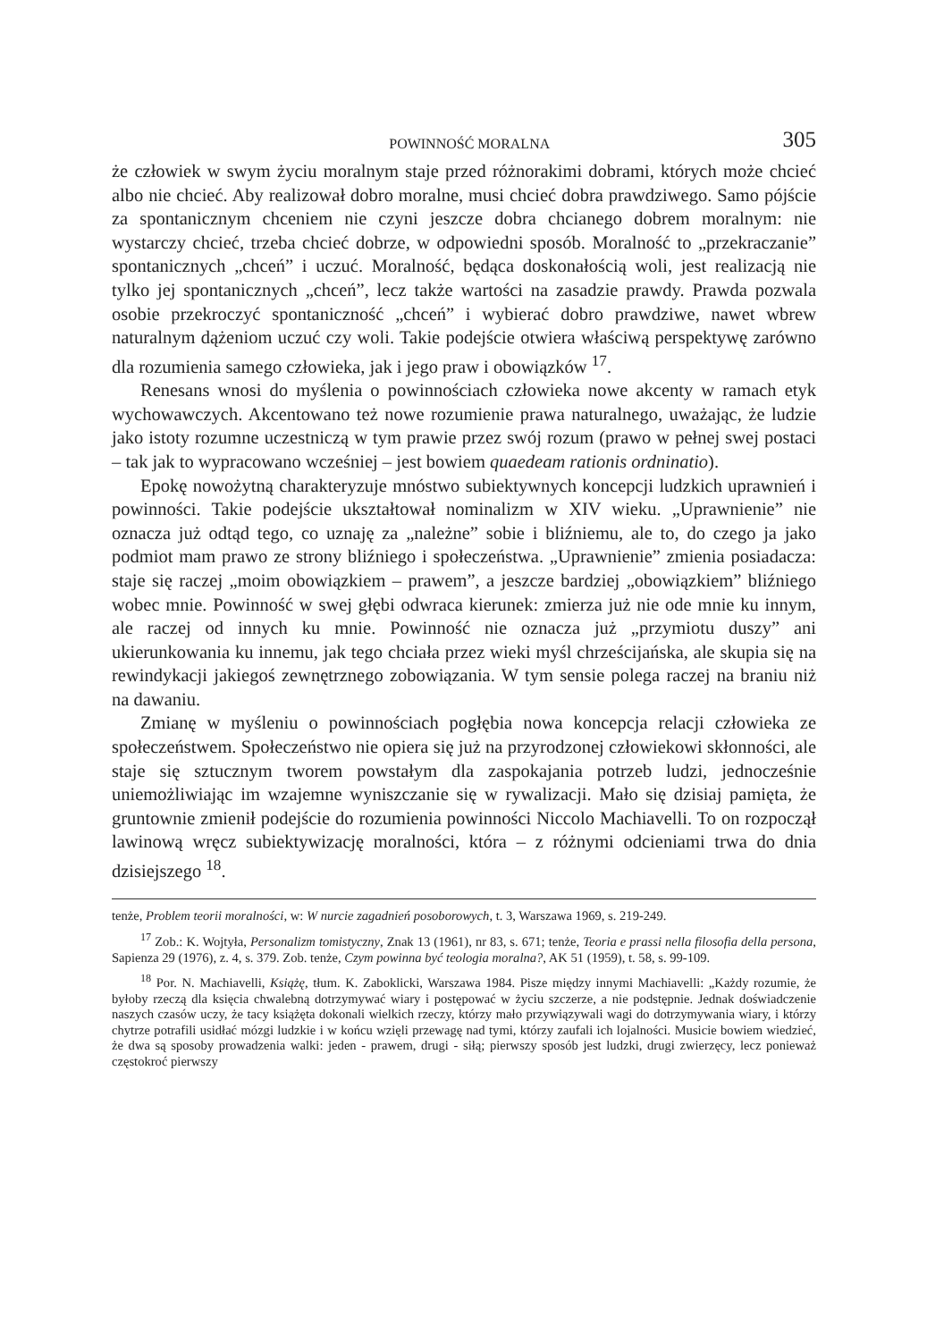POWINNOŚĆ MORALNA 305
że człowiek w swym życiu moralnym staje przed różnorakimi dobrami, których może chcieć albo nie chcieć. Aby realizował dobro moralne, musi chcieć dobra prawdziwego. Samo pójście za spontanicznym chceniem nie czyni jeszcze dobra chcianego dobrem moralnym: nie wystarczy chcieć, trzeba chcieć dobrze, w odpowiedni sposób. Moralność to „przekraczanie” spontanicznych „chceń” i uczuć. Moralność, będąca doskonałością woli, jest realizacją nie tylko jej spontanicznych „chceń”, lecz także wartości na zasadzie prawdy. Prawda pozwala osobie przekroczyć spontaniczność „chceń” i wybierać dobro prawdziwe, nawet wbrew naturalnym dążeniom uczuć czy woli. Takie podejście otwiera właściwą perspektywę zarówno dla rozumienia samego człowieka, jak i jego praw i obowiązków <sup>17</sup>.
Renesans wnosi do myślenia o powinnościach człowieka nowe akcenty w ramach etyk wychowawczych. Akcentowano też nowe rozumienie prawa naturalnego, uważając, że ludzie jako istoty rozumne uczestniczą w tym prawie przez swój rozum (prawo w pełnej swej postaci – tak jak to wypracowano wcześniej – jest bowiem quaedeam rationis ordninatio).
Epokę nowożytną charakteryzuje mnóstwo subiektywnych koncepcji ludzkich uprawnień i powinności. Takie podejście ukształtował nominalizm w XIV wieku. „Uprawnienie” nie oznacza już odtąd tego, co uznaję za „należne” sobie i bliźniemu, ale to, do czego ja jako podmiot mam prawo ze strony bliźniego i społeczeństwa. „Uprawnienie” zmienia posiadacza: staje się raczej „moim obowiązkiem – prawem”, a jeszcze bardziej „obowiązkiem” bliźniego wobec mnie. Powinność w swej głębi odwraca kierunek: zmierza już nie ode mnie ku innym, ale raczej od innych ku mnie. Powinność nie oznacza już „przymiotu duszy” ani ukierunkowania ku innemu, jak tego chciała przez wieki myśl chrześcijańska, ale skupia się na rewindykacji jakiegoś zewnętrznego zobowiązania. W tym sensie polega raczej na braniu niż na dawaniu.
Zmianę w myśleniu o powinnościach pogłębia nowa koncepcja relacji człowieka ze społeczeństwem. Społeczeństwo nie opiera się już na przyrodzonej człowiekowi skłonności, ale staje się sztucznym tworem powstałym dla zaspokajania potrzeb ludzi, jednocześnie uniemożliwiając im wzajemne wyniszczanie się w rywalizacji. Mało się dzisiaj pamięta, że gruntownie zmienił podejście do rozumienia powinności Niccolo Machiavelli. To on rozpoczął lawinową wręcz subiektywizację moralności, która – z różnymi odcieniami trwa do dnia dzisiejszego <sup>18</sup>.
tenże, Problem teorii moralności, w: W nurcie zagadnień posoborowych, t. 3, Warszawa 1969, s. 219-249.
<sup>17</sup> Zob.: K. Wojtyła, Personalizm tomistyczny, Znak 13 (1961), nr 83, s. 671; tenże, Teoria e prassi nella filosofia della persona, Sapienza 29 (1976), z. 4, s. 379. Zob. tenże, Czym powinna być teologia moralna?, AK 51 (1959), t. 58, s. 99-109.
<sup>18</sup> Por. N. Machiavelli, Książę, tłum. K. Zaboklicki, Warszawa 1984. Pisze między innymi Machiavelli: „Każdy rozumie, że byłoby rzeczą dla księcia chwalebną dotrzymywać wiary i postępować w życiu szczerze, a nie podstępnie. Jednak doświadczenie naszych czasów uczy, że tacy książęta dokonali wielkich rzeczy, którzy mało przywiązywali wagi do dotrzymywania wiary, i którzy chytrze potrafili usidłać mózgi ludzkie i w końcu wzięli przewagę nad tymi, którzy zaufali ich lojalności. Musicie bowiem wiedzieć, że dwa są sposoby prowadzenia walki: jeden - prawem, drugi - siłą; pierwszy sposób jest ludzki, drugi zwierzęcy, lecz ponieważ częstokroć pierwszy